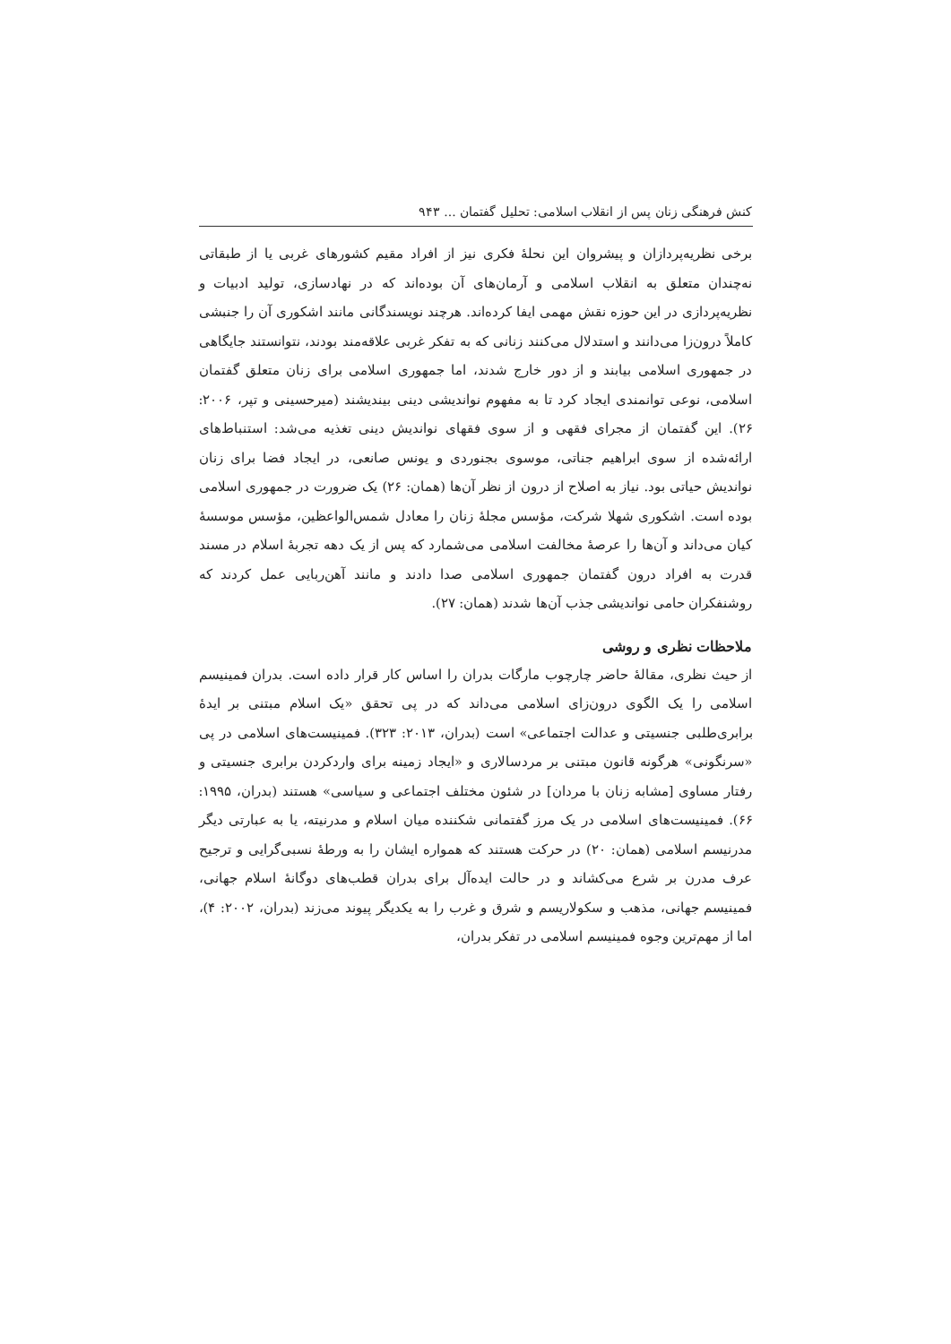کنش فرهنگی زنان پس از انقلاب اسلامی: تحلیل گفتمان ... ۹۴۳
برخی نظریه‌پردازان و پیشروان این نحلهٔ فکری نیز از افراد مقیم کشورهای غربی یا از طبقاتی نه‌چندان متعلق به انقلاب اسلامی و آرمان‌های آن بوده‌اند که در نهادسازی، تولید ادبیات و نظریه‌پردازی در این حوزه نقش مهمی ایفا کرده‌اند. هرچند نویسندگانی مانند اشکوری آن را جنبشی کاملاً درون‌زا می‌دانند و استدلال می‌کنند زنانی که به تفکر غربی علاقه‌مند بودند، نتوانستند جایگاهی در جمهوری اسلامی بیابند و از دور خارج شدند، اما جمهوری اسلامی برای زنان متعلق گفتمان اسلامی، نوعی توانمندی ایجاد کرد تا به مفهوم نواندیشی دینی بیندیشند (میرحسینی و تپر، ۲۰۰۶: ۲۶). این گفتمان از مجرای فقهی و از سوی فقهای نواندیش دینی تغذیه می‌شد: استنباط‌های ارائه‌شده از سوی ابراهیم جناتی، موسوی بجنوردی و یونس صانعی، در ایجاد فضا برای زنان نواندیش حیاتی بود. نیاز به اصلاح از درون از نظر آن‌ها (همان: ۲۶) یک ضرورت در جمهوری اسلامی بوده است. اشکوری شهلا شرکت، مؤسس مجلهٔ زنان را معادل شمس‌الواعظین، مؤسس موسسهٔ کیان می‌داند و آن‌ها را عرصهٔ مخالفت اسلامی می‌شمارد که پس از یک دهه تجربهٔ اسلام در مسند قدرت به افراد درون گفتمان جمهوری اسلامی صدا دادند و مانند آهن‌ربایی عمل کردند که روشنفکران حامی نواندیشی جذب آن‌ها شدند (همان: ۲۷).
ملاحظات نظری و روشی
از حیث نظری، مقالهٔ حاضر چارچوب مارگات بدران را اساس کار قرار داده است. بدران فمینیسم اسلامی را یک الگوی درون‌زای اسلامی می‌داند که در پی تحقق «یک اسلام مبتنی بر ایدهٔ برابری‌طلبی جنسیتی و عدالت اجتماعی» است (بدران، ۲۰۱۳: ۳۲۳). فمینیست‌های اسلامی در پی «سرنگونی» هرگونه قانون مبتنی بر مردسالاری و «ایجاد زمینه برای واردکردن برابری جنسیتی و رفتار مساوی [مشابه زنان با مردان] در شئون مختلف اجتماعی و سیاسی» هستند (بدران، ۱۹۹۵: ۶۶). فمینیست‌های اسلامی در یک مرز گفتمانی شکننده میان اسلام و مدرنیته، یا به عبارتی دیگر مدرنیسم اسلامی (همان: ۲۰) در حرکت هستند که همواره ایشان را به ورطهٔ نسبی‌گرایی و ترجیح عرف مدرن بر شرع می‌کشاند و در حالت ایده‌آل برای بدران قطب‌های دوگانهٔ اسلام جهانی، فمینیسم جهانی، مذهب و سکولاریسم و شرق و غرب را به یکدیگر پیوند می‌زند (بدران، ۲۰۰۲: ۴)، اما از مهم‌ترین وجوه فمینیسم اسلامی در تفکر بدران،